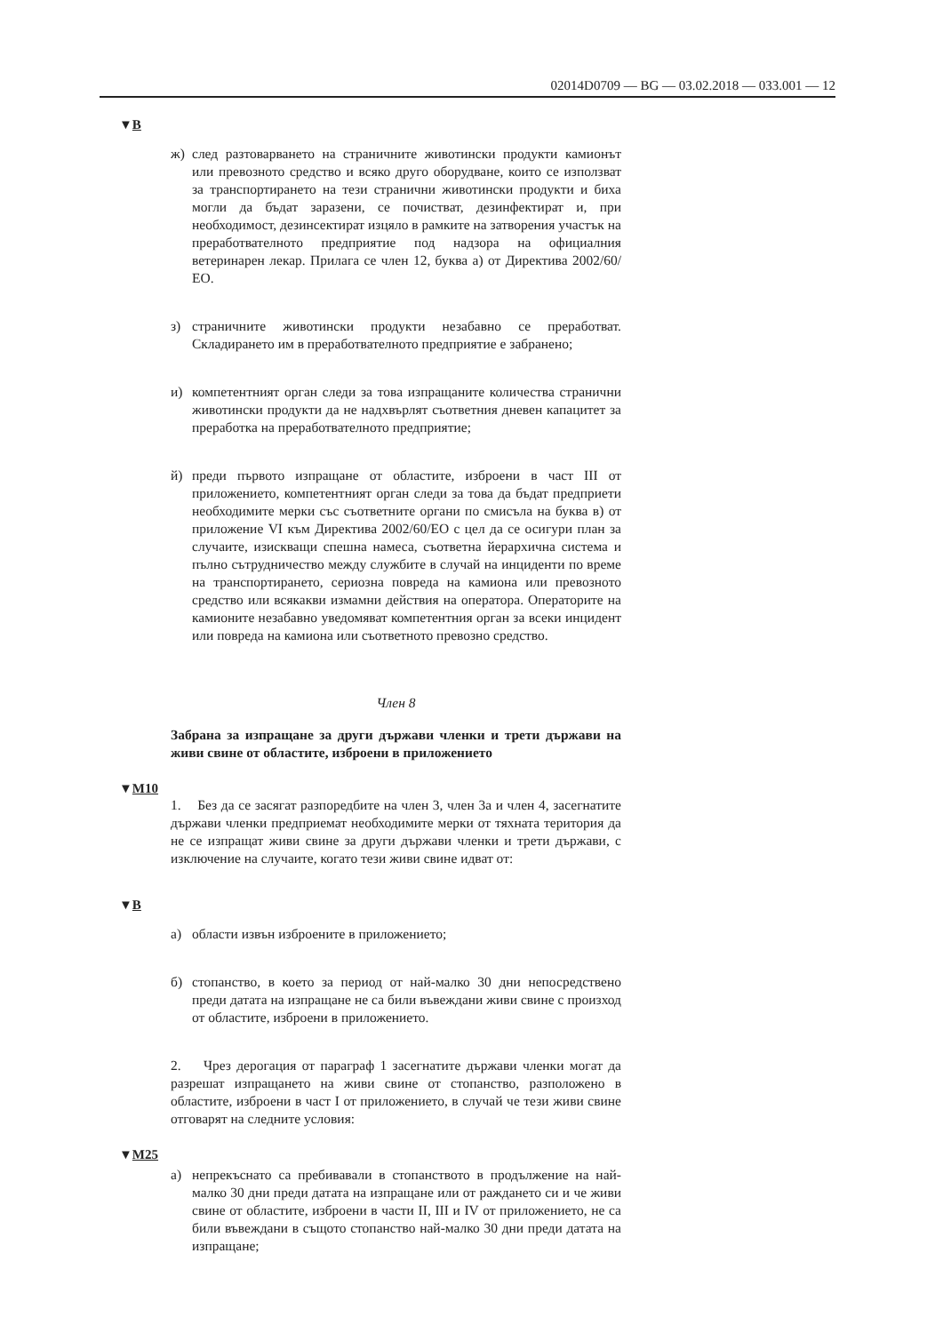02014D0709 — BG — 03.02.2018 — 033.001 — 12
▼B
ж) след разтоварването на страничните животински продукти камионът или превозното средство и всяко друго оборудване, които се използват за транспортирането на тези странични животински продукти и биха могли да бъдат заразени, се почистват, дезинфектират и, при необходимост, дезинсектират изцяло в рамките на затворения участък на преработвателното предприятие под надзора на официалния ветеринарен лекар. Прилага се член 12, буква а) от Директива 2002/60/ЕО.
з) страничните животински продукти незабавно се преработват. Складирането им в преработвателното предприятие е забранено;
и) компетентният орган следи за това изпращаните количества странични животински продукти да не надхвърлят съответния дневен капацитет за преработка на преработвателното пред­приятие;
й) преди първото изпращане от областите, изброени в част III от приложението, компетентният орган следи за това да бъдат предприети необходимите мерки със съответните органи по смисъла на буква в) от приложение VI към Директива 2002/60/ЕО с цел да се осигури план за случаите, изискващи спешна намеса, съответна йерархична система и пълно сътруд­ничество между службите в случай на инциденти по време на транспортирането, сериозна повреда на камиона или превозното средство или всякакви измамни действия на оператора. Опера­торите на камионите незабавно уведомяват компетентния орган за всеки инцидент или повреда на камиона или съответното превозно средство.
Член 8
Забрана за изпращане за други държави членки и трети държави на живи свине от областите, изброени в приложението
▼M10
1. Без да се засягат разпоредбите на член 3, член 3а и член 4, засегнатите държави членки предприемат необходимите мерки от тяхната територия да не се изпращат живи свине за други държави членки и трети държави, с изключение на случаите, когато тези живи свине идват от:
▼B
а) области извън изброените в приложението;
б) стопанство, в което за период от най-малко 30 дни непос­редствено преди датата на изпращане не са били въвеждани живи свине с произход от областите, изброени в приложението.
2. Чрез дерогация от параграф 1 засегнатите държави членки могат да разрешат изпращането на живи свине от стопанство, разположено в областите, изброени в част I от приложението, в случай че тези живи свине отговарят на следните условия:
▼M25
а) непрекъснато са пребивавали в стопанството в продължение на най-малко 30 дни преди датата на изпращане или от раждането си и че живи свине от областите, изброени в части II, III и IV от приложението, не са били въвеждани в същото стопанство най-малко 30 дни преди датата на изпращане;